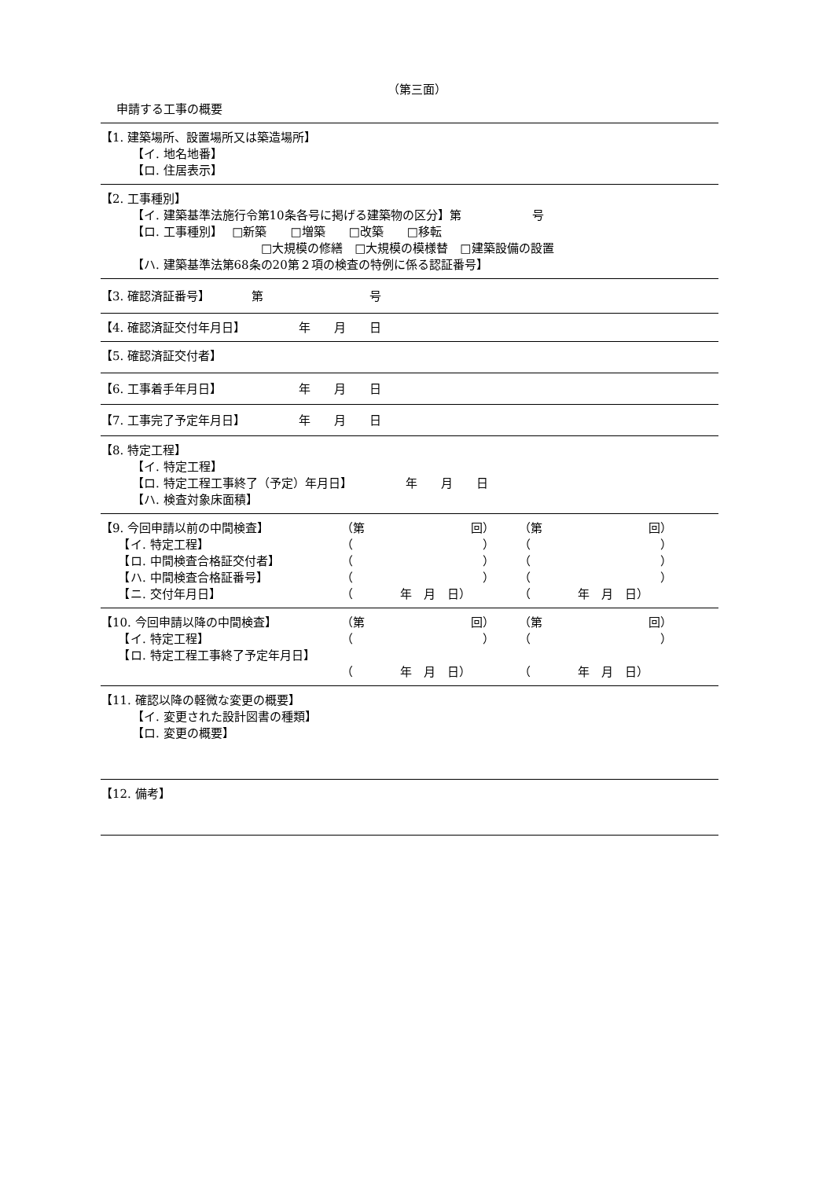（第三面）
申請する工事の概要
【1. 建築場所、設置場所又は築造場所】
【イ. 地名地番】
【ロ. 住居表示】
【2. 工事種別】
【イ. 建築基準法施行令第10条各号に掲げる建築物の区分】第　　　　　　号
【ロ. 工事種別】　 □新築　　□増築　　□改築　　□移転
□大規模の修繕　□大規模の模様替　□建築設備の設置
【ハ. 建築基準法第68条の20第２項の検査の特例に係る認証番号】
【3. 確認済証番号】　　　　第　　　　　　　　　号
【4. 確認済証交付年月日】　　　　　年　　月　　日
【5. 確認済証交付者】
【6. 工事着手年月日】　　　　　　　年　　月　　日
【7. 工事完了予定年月日】　　　　　年　　月　　日
【8. 特定工程】
【イ. 特定工程】
【ロ. 特定工程工事終了（予定）年月日】　　　　　年　　月　　日
【ハ. 検査対象床面積】
| 【9. 今回申請以前の中間検査】 | （第 回） | （第 回） |
| 【イ. 特定工程】 | （ ） | （ ） |
| 【ロ. 中間検査合格証交付者】 | （ ） | （ ） |
| 【ハ. 中間検査合格証番号】 | （ ） | （ ） |
| 【ニ. 交付年月日】 | （ 年 月 日） | （ 年 月 日） |
| 【10. 今回申請以降の中間検査】 | （第 回） | （第 回） |
| 【イ. 特定工程】 | （ ） | （ ） |
| 【ロ. 特定工程工事終了予定年月日】 | | |
| | （ 年 月 日） | （ 年 月 日） |
【11. 確認以降の軽微な変更の概要】
【イ. 変更された設計図書の種類】
【ロ. 変更の概要】
【12. 備考】